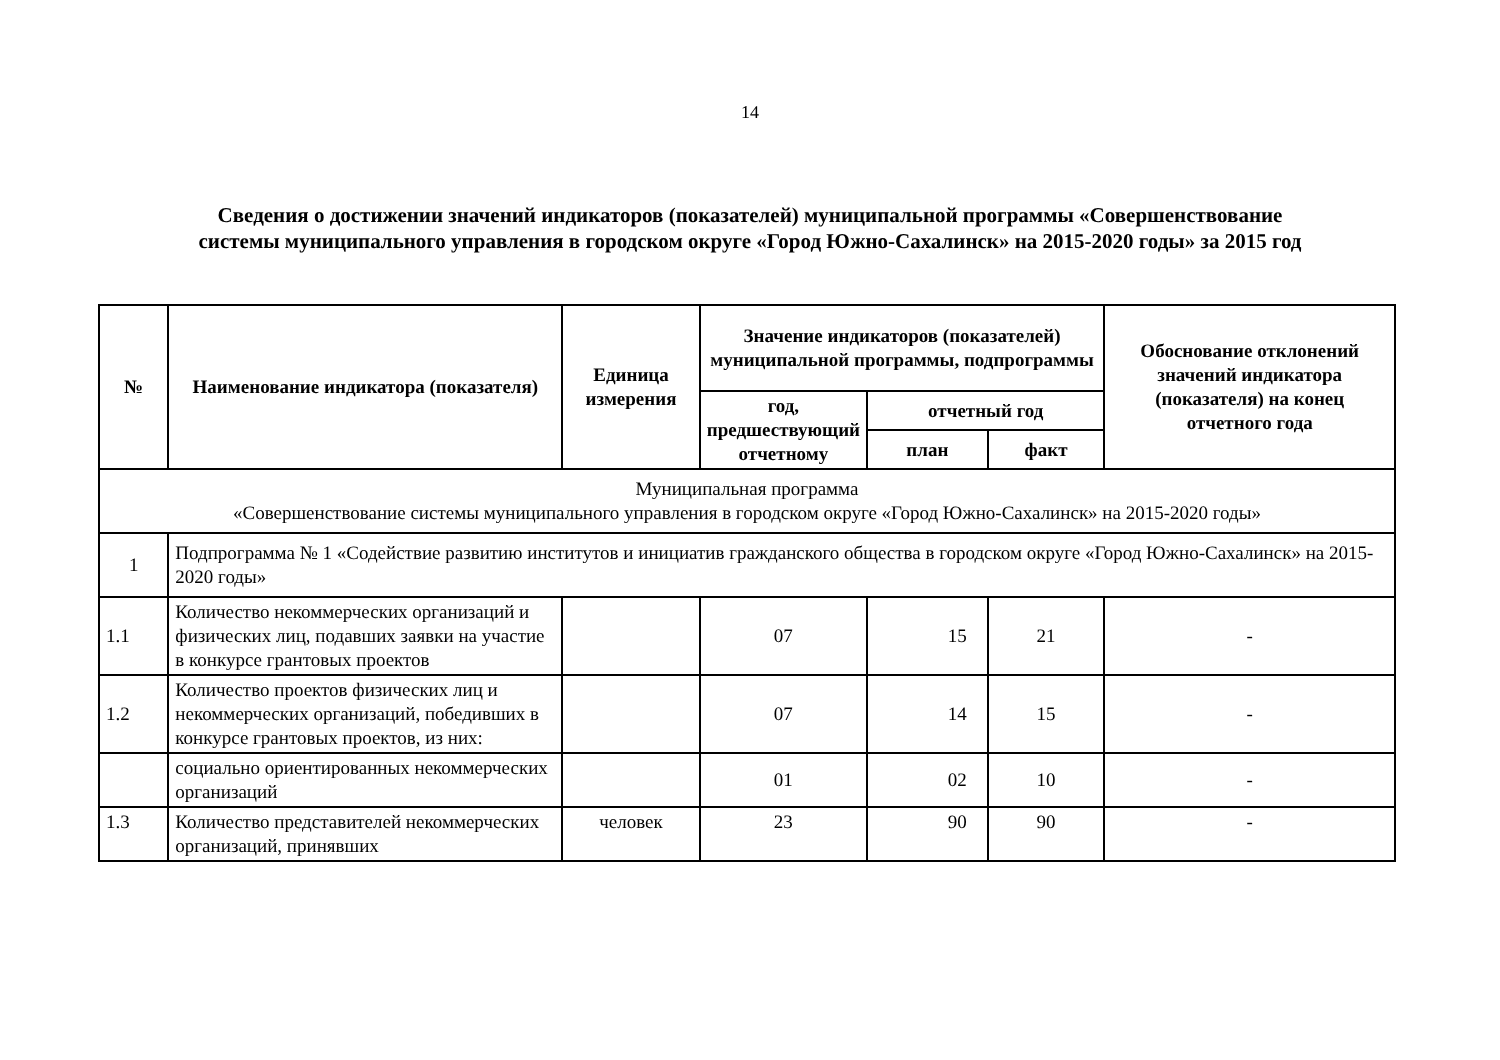14
Сведения о достижении значений индикаторов (показателей) муниципальной программы «Совершенствование
системы муниципального управления в городском округе «Город Южно-Сахалинск» на 2015-2020 годы» за 2015 год
| № | Наименование индикатора (показателя) | Единица измерения | Значение индикаторов (показателей) муниципальной программы, подпрограммы | | | Обоснование отклонений значений индикатора (показателя) на конец отчетного года |
| --- | --- | --- | --- | --- | --- | --- |
| | | | год, предшествующий отчетному | отчетный год | | |
| | | | | план | факт | |
| Муниципальная программа «Совершенствование системы муниципального управления в городском округе «Город Южно-Сахалинск» на 2015-2020 годы» | | | | | | |
| 1 | Подпрограмма № 1 «Содействие развитию институтов и инициатив гражданского общества в городском округе «Город Южно-Сахалинск» на 2015-2020 годы» | | | | | |
| 1.1 | Количество некоммерческих организаций и физических лиц, подавших заявки на участие в конкурсе грантовых проектов | | 07 | 15 | 21 | - |
| 1.2 | Количество проектов физических лиц и некоммерческих организаций, победивших в конкурсе грантовых проектов, из них: | | 07 | 14 | 15 | - |
| | социально ориентированных некоммерческих организаций | | 01 | 02 | 10 | - |
| 1.3 | Количество представителей некоммерческих организаций, принявших | человек | 23 | 90 | 90 | - |